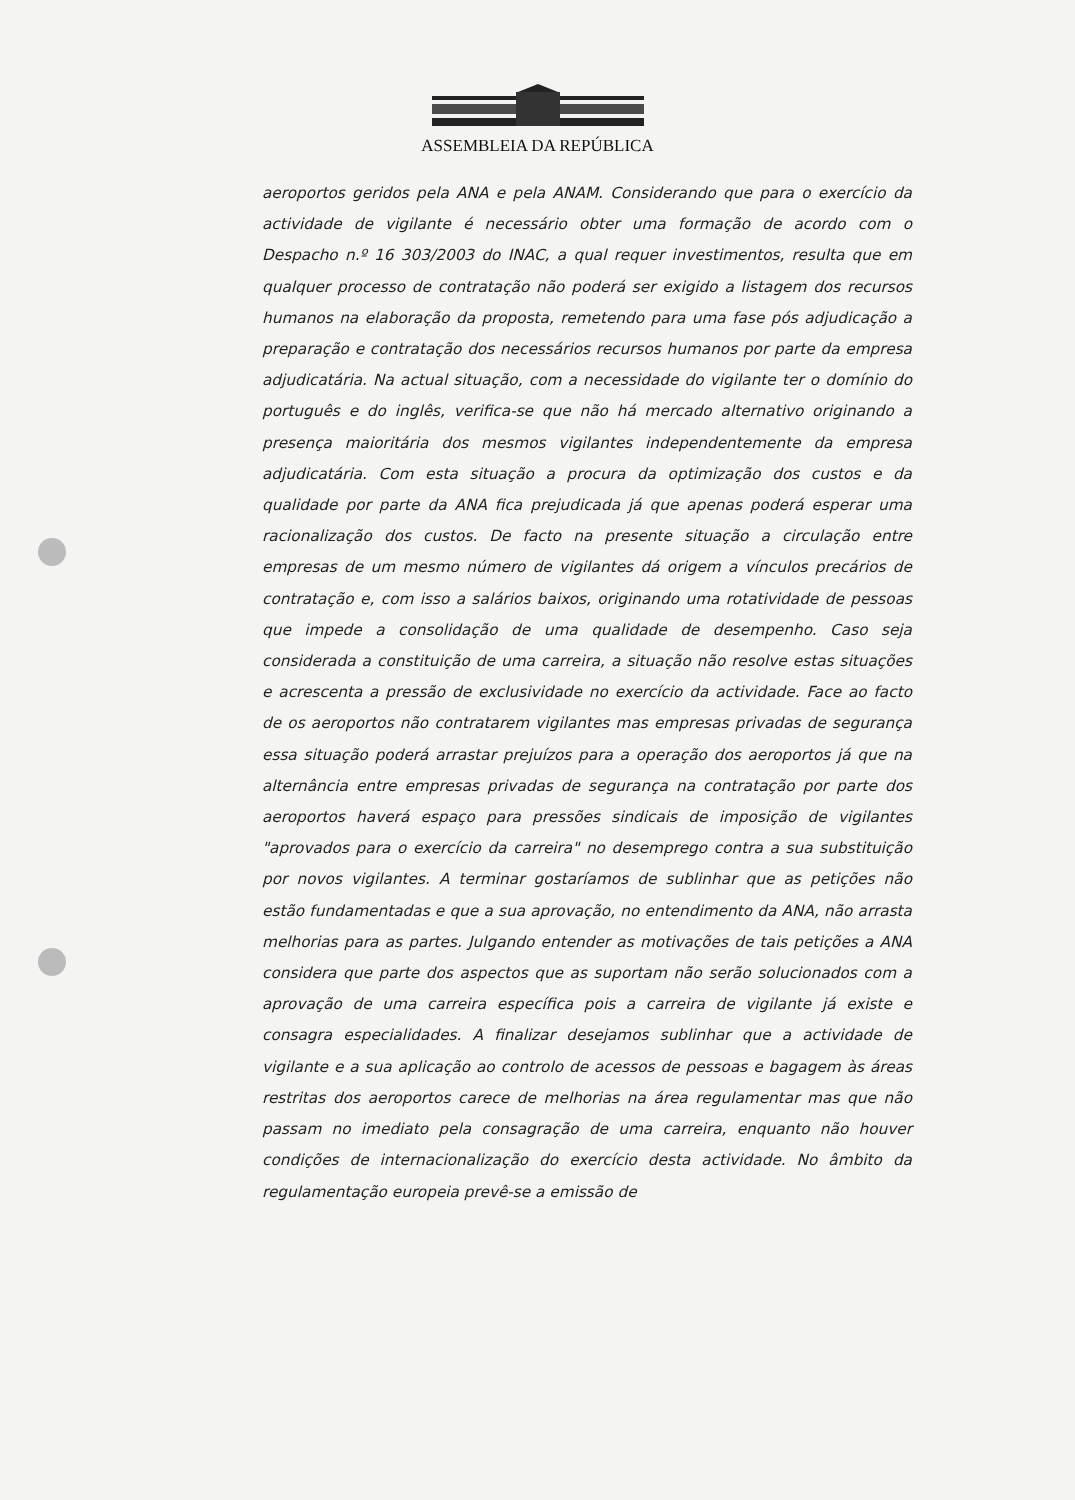ASSEMBLEIA DA REPÚBLICA
aeroportos geridos pela ANA e pela ANAM. Considerando que para o exercício da actividade de vigilante é necessário obter uma formação de acordo com o Despacho n.º 16 303/2003 do INAC, a qual requer investimentos, resulta que em qualquer processo de contratação não poderá ser exigido a listagem dos recursos humanos na elaboração da proposta, remetendo para uma fase pós adjudicação a preparação e contratação dos necessários recursos humanos por parte da empresa adjudicatária. Na actual situação, com a necessidade do vigilante ter o domínio do português e do inglês, verifica-se que não há mercado alternativo originando a presença maioritária dos mesmos vigilantes independentemente da empresa adjudicatária. Com esta situação a procura da optimização dos custos e da qualidade por parte da ANA fica prejudicada já que apenas poderá esperar uma racionalização dos custos. De facto na presente situação a circulação entre empresas de um mesmo número de vigilantes dá origem a vínculos precários de contratação e, com isso a salários baixos, originando uma rotatividade de pessoas que impede a consolidação de uma qualidade de desempenho. Caso seja considerada a constituição de uma carreira, a situação não resolve estas situações e acrescenta a pressão de exclusividade no exercício da actividade. Face ao facto de os aeroportos não contratarem vigilantes mas empresas privadas de segurança essa situação poderá arrastar prejuízos para a operação dos aeroportos já que na alternância entre empresas privadas de segurança na contratação por parte dos aeroportos haverá espaço para pressões sindicais de imposição de vigilantes "aprovados para o exercício da carreira" no desemprego contra a sua substituição por novos vigilantes. A terminar gostaríamos de sublinhar que as petições não estão fundamentadas e que a sua aprovação, no entendimento da ANA, não arrasta melhorias para as partes. Julgando entender as motivações de tais petições a ANA considera que parte dos aspectos que as suportam não serão solucionados com a aprovação de uma carreira específica pois a carreira de vigilante já existe e consagra especialidades. A finalizar desejamos sublinhar que a actividade de vigilante e a sua aplicação ao controlo de acessos de pessoas e bagagem às áreas restritas dos aeroportos carece de melhorias na área regulamentar mas que não passam no imediato pela consagração de uma carreira, enquanto não houver condições de internacionalização do exercício desta actividade. No âmbito da regulamentação europeia prevê-se a emissão de